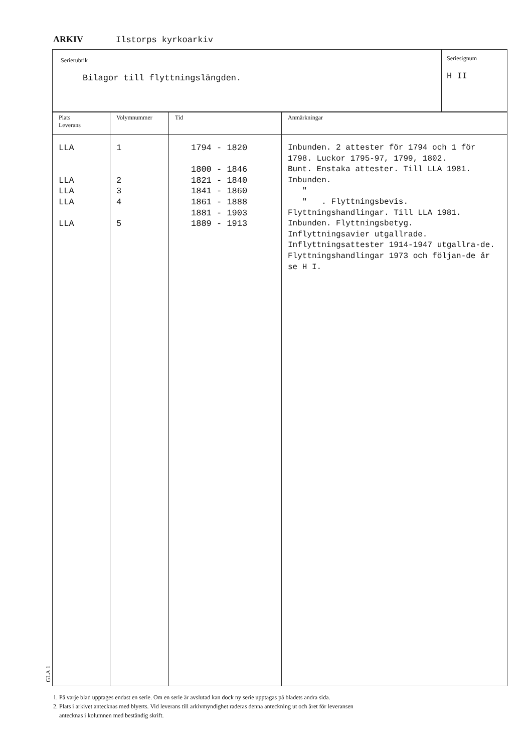ARKIV Ilstorps kyrkoarkiv
Serierubrik
Bilagor till flyttningslängden.
Seriesignum
H II
| Plats Leverans | Volymnummer | Tid | Anmärkningar |
| --- | --- | --- | --- |
| LLA LLA LLA LLA LLA | 1 2 3 4 5 | 1794 - 1820 1800 - 1846 1821 - 1840 1841 - 1860 1861 - 1888 1881 - 1903 1889 - 1913 | Inbunden. 2 attester för 1794 och 1 för 1798. Luckor 1795-97, 1799, 1802. Bunt. Enstaka attester. Till LLA 1981. Inbunden. " " . Flyttningsbevis. Flyttningshandlingar. Till LLA 1981. Inbunden. Flyttningsbetyg. Inflyttningsavier utgallrade. Inflyttningsattester 1914-1947 utgallra-de. Flyttningshandlingar 1973 och följan-de år se H I. |
GLA 1
1. På varje blad upptages endast en serie. Om en serie är avslutad kan dock ny serie upptagas på bladets andra sida.
2. Plats i arkivet antecknas med blyerts. Vid leverans till arkivmyndighet raderas denna anteckning ut och året för leveransen
antecknas i kolumnen med beständig skrift.